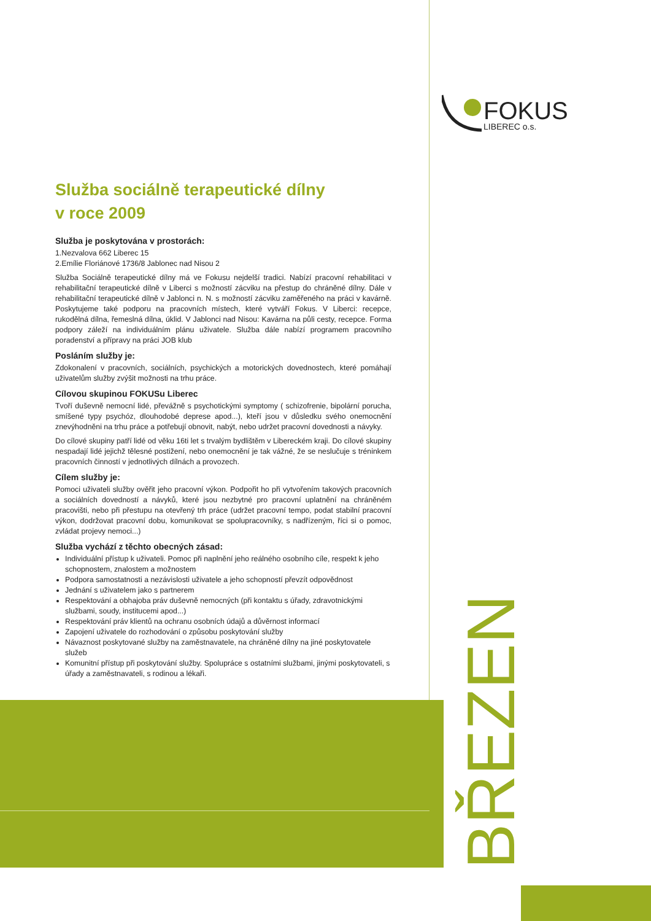FOKUS
LIBEREC o.s.
Služba sociálně terapeutické dílny
v roce 2009
Služba je poskytována v prostorách:
1.Nezvalova 662 Liberec 15
2.Emílie Floriánové 1736/8 Jablonec nad Nisou 2
Služba Sociálně terapeutické dílny má ve Fokusu nejdelší tradici. Nabízí pracovní rehabilitaci v rehabilitační terapeutické dílně v Liberci s možností zácviku na přestup do chráněné dílny. Dále v rehabilitační terapeutické dílně v Jablonci n. N. s možností zácviku zaměřeného na práci v kavárně. Poskytujeme také podporu na pracovních místech, které vytváří Fokus. V Liberci: recepce, rukodělná dílna, řemeslná dílna, úklid. V Jablonci nad Nisou: Kavárna na půli cesty, recepce. Forma podpory záleží na individuálním plánu uživatele. Služba dále nabízí programem pracovního poradenství a přípravy na práci JOB klub
Posláním služby je:
Zdokonalení v pracovních, sociálních, psychických a motorických dovednostech, které pomáhají uživatelům služby zvýšit možnosti na trhu práce.
Cílovou skupinou FOKUSu Liberec
Tvoří duševně nemocní lidé, převážně s psychotickými symptomy ( schizofrenie, bipolární porucha, smíšené typy psychóz, dlouhodobé deprese apod...), kteří jsou v důsledku svého onemocnění znevýhodněni na trhu práce a potřebují obnovit, nabýt, nebo udržet pracovní dovednosti a návyky.
Do cílové skupiny patří lidé od věku 16ti let s trvalým bydlištěm v Libereckém kraji. Do cílové skupiny nespadají lidé jejichž tělesné postižení, nebo onemocnění je tak vážné, že se neslučuje s tréninkem pracovních činností v jednotlivých dílnách a provozech.
Cílem služby je:
Pomoci uživateli služby ověřit jeho pracovní výkon. Podpořit ho při vytvořením takových pracovních a sociálních dovedností a návyků, které jsou nezbytné pro pracovní uplatnění na chráněném pracovišti, nebo při přestupu na otevřený trh práce (udržet pracovní tempo, podat stabilní pracovní výkon, dodržovat pracovní dobu, komunikovat se spolupracovníky, s nadřízeným, říci si o pomoc, zvládat projevy nemoci...)
Služba vychází z těchto obecných zásad:
Individuální přístup k uživateli. Pomoc při naplnění jeho reálného osobního cíle, respekt k jeho schopnostem, znalostem a možnostem
Podpora samostatnosti a nezávislosti uživatele a jeho schopností převzít odpovědnost
Jednání s uživatelem jako s partnerem
Respektování a obhajoba práv duševně nemocných (při kontaktu s úřady, zdravotnickými službami, soudy, institucemi apod...)
Respektování práv klientů na ochranu osobních údajů a důvěrnost informací
Zapojení uživatele do rozhodování o způsobu poskytování služby
Návaznost poskytované služby na zaměstnavatele, na chráněné dílny na jiné poskytovatele služeb
Komunitní přístup při poskytování služby. Spolupráce s ostatními službami, jinými poskytovateli, s úřady a zaměstnavateli, s rodinou a lékaři.
BŘEZEN